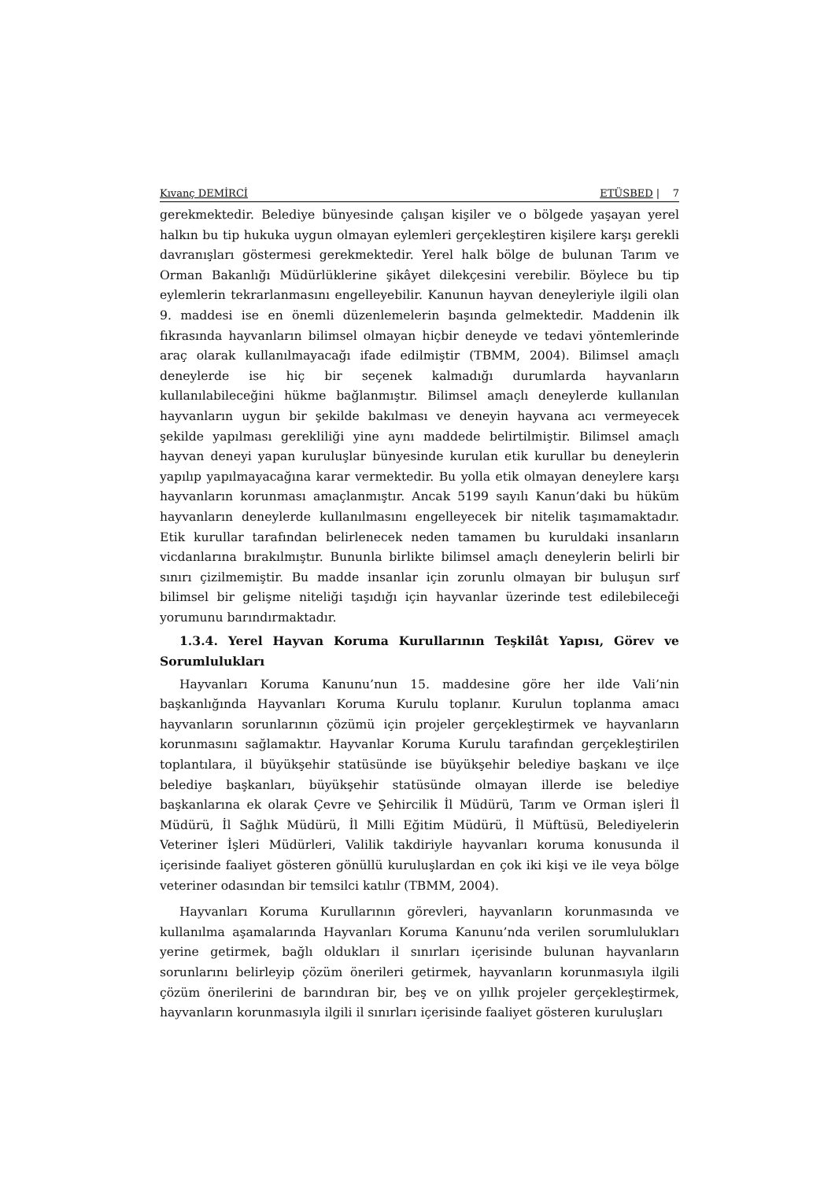Kıvanç DEMİRCİ ETÜSBED | 7
gerekmektedir. Belediye bünyesinde çalışan kişiler ve o bölgede yaşayan yerel halkın bu tip hukuka uygun olmayan eylemleri gerçekleştiren kişilere karşı gerekli davranışları göstermesi gerekmektedir. Yerel halk bölge de bulunan Tarım ve Orman Bakanlığı Müdürlüklerine şikâyet dilekçesini verebilir. Böylece bu tip eylemlerin tekrarlanmasını engelleyebilir. Kanunun hayvan deneyleriyle ilgili olan 9. maddesi ise en önemli düzenlemelerin başında gelmektedir. Maddenin ilk fıkrasında hayvanların bilimsel olmayan hiçbir deneyde ve tedavi yöntemlerinde araç olarak kullanılmayacağı ifade edilmiştir (TBMM, 2004). Bilimsel amaçlı deneylerde ise hiç bir seçenek kalmadığı durumlarda hayvanların kullanılabileceğini hükme bağlanmıştır. Bilimsel amaçlı deneylerde kullanılan hayvanların uygun bir şekilde bakılması ve deneyin hayvana acı vermeyecek şekilde yapılması gerekliliği yine aynı maddede belirtilmiştir. Bilimsel amaçlı hayvan deneyi yapan kuruluşlar bünyesinde kurulan etik kurullar bu deneylerin yapılıp yapılmayacağına karar vermektedir. Bu yolla etik olmayan deneylere karşı hayvanların korunması amaçlanmıştır. Ancak 5199 sayılı Kanun’daki bu hüküm hayvanların deneylerde kullanılmasını engelleyecek bir nitelik taşımamaktadır. Etik kurullar tarafından belirlenecek neden tamamen bu kuruldaki insanların vicdanlarına bırakılmıştır. Bununla birlikte bilimsel amaçlı deneylerin belirli bir sınırı çizilmemiştir. Bu madde insanlar için zorunlu olmayan bir buluşun sırf bilimsel bir gelişme niteliği taşıdığı için hayvanlar üzerinde test edilebileceği yorumunu barındırmaktadır.
1.3.4. Yerel Hayvan Koruma Kurullarının Teşkilât Yapısı, Görev ve Sorumlulukları
Hayvanları Koruma Kanunu’nun 15. maddesine göre her ilde Vali’nin başkanlığında Hayvanları Koruma Kurulu toplanır. Kurulun toplanma amacı hayvanların sorunlarının çözümü için projeler gerçekleştirmek ve hayvanların korunmasını sağlamaktır. Hayvanlar Koruma Kurulu tarafından gerçekleştirilen toplantılara, il büyükşehir statüsünde ise büyükşehir belediye başkanı ve ilçe belediye başkanları, büyükşehir statüsünde olmayan illerde ise belediye başkanlarına ek olarak Çevre ve Şehircilik İl Müdürü, Tarım ve Orman işleri İl Müdürü, İl Sağlık Müdürü, İl Milli Eğitim Müdürü, İl Müftüsü, Belediyelerin Veteriner İşleri Müdürleri, Valilik takdiriyle hayvanları koruma konusunda il içerisinde faaliyet gösteren gönüllü kuruluşlardan en çok iki kişi ve ile veya bölge veteriner odasından bir temsilci katılır (TBMM, 2004).
Hayvanları Koruma Kurullarının görevleri, hayvanların korunmasında ve kullanılma aşamalarında Hayvanları Koruma Kanunu’nda verilen sorumlulukları yerine getirmek, bağlı oldukları il sınırları içerisinde bulunan hayvanların sorunlarını belirleyip çözüm önerileri getirmek, hayvanların korunmasıyla ilgili çözüm önerilerini de barındıran bir, beş ve on yıllık projeler gerçekleştirmek, hayvanların korunmasıyla ilgili il sınırları içerisinde faaliyet gösteren kuruluşları